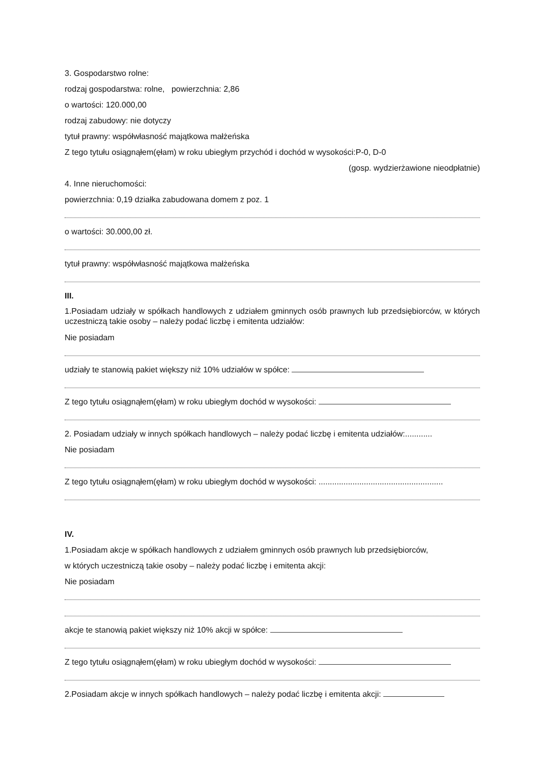3. Gospodarstwo rolne:
rodzaj gospodarstwa: rolne, powierzchnia: 2,86
o wartości: 120.000,00
rodzaj zabudowy: nie dotyczy
tytuł prawny: współwłasność majątkowa małżeńska
Z tego tytułu osiągnąłem(ęłam) w roku ubiegłym przychód i dochód w wysokości:P-0, D-0
(gosp. wydzierżawione nieodpłatnie)
4. Inne nieruchomości:
powierzchnia: 0,19 działka zabudowana domem z poz. 1
o wartości: 30.000,00 zł.
tytuł prawny: współwłasność majątkowa małżeńska
III.
1.Posiadam udziały w spółkach handlowych z udziałem gminnych osób prawnych lub przedsiębiorców, w których uczestniczą takie osoby – należy podać liczbę i emitenta udziałów:
Nie posiadam
udziały te stanowią pakiet większy niż 10% udziałów w spółce:
Z tego tytułu osiągnąłem(ęłam) w roku ubiegłym dochód w wysokości:
2. Posiadam udziały w innych spółkach handlowych – należy podać liczbę i emitenta udziałów:............
Nie posiadam
Z tego tytułu osiągnąłem(ęłam) w roku ubiegłym dochód w wysokości: .......................................................
IV.
1.Posiadam akcje w spółkach handlowych z udziałem gminnych osób prawnych lub przedsiębiorców,
w których uczestniczą takie osoby – należy podać liczbę i emitenta akcji:
Nie posiadam
akcje te stanowią pakiet większy niż 10% akcji w spółce:
Z tego tytułu osiągnąłem(ęłam) w roku ubiegłym dochód w wysokości:
2.Posiadam akcje w innych spółkach handlowych – należy podać liczbę i emitenta akcji: